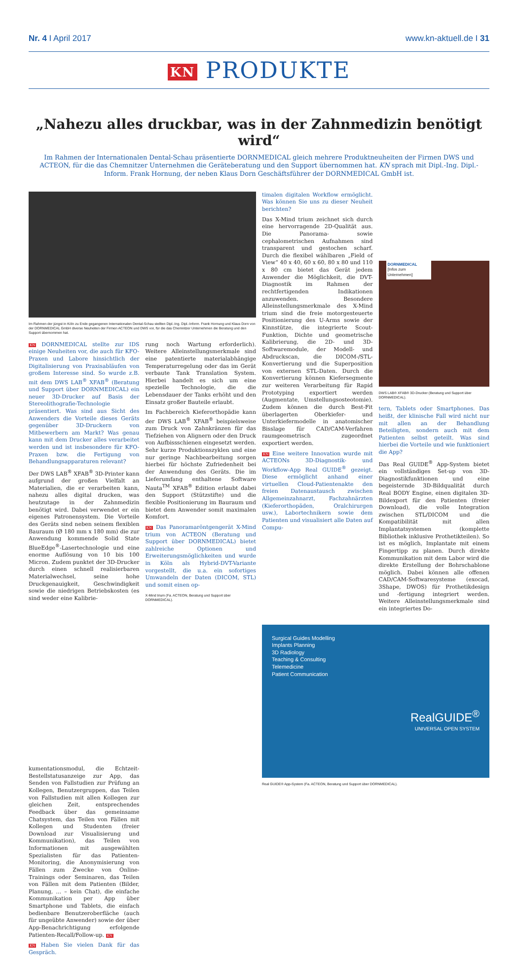Nr. 4 I April 2017 www.kn-aktuell.de I 31
KN PRODUKTE
„Nahezu alles druckbar, was in der Zahnmedizin benötigt wird“
Im Rahmen der Internationalen Dental-Schau präsentierte DORNMEDICAL gleich mehrere Produktneuheiten der Firmen DWS und ACTEON, für die das Chemnitzer Unternehmen die Geräteberatung und den Support übernommen hat. KN sprach mit Dipl.-Ing. Dipl.-Inform. Frank Hornung, der neben Klaus Dorn Geschäftsführer der DORNMEDICAL GmbH ist.
Im Rahmen der jüngst in Köln zu Ende gegangenen Internationalen Dental-Schau stellten Dipl.-Ing. Dipl.-Inform. Frank Hornung und Klaus Dorn von der DORNMEDICAL GmbH diverse Neuheiten der Firmen ACTEON und DWS vor, für die das Chemnitzer Unternehmen die Beratung und den Support übernommen hat.
KN DORNMEDICAL stellte zur IDS einige Neuheiten vor, die auch für KFO-Praxen und Labore hinsichtlich der Digitalisierung von Praxisabläufen von großem Interesse sind. So wurde z.B. mit dem DWS LAB<sup>®</sup> XFAB<sup>®</sup> (Beratung und Support über DORNMEDICAL) ein neuer 3D-Drucker auf Basis der Stereolithografie-Technologie präsentiert. Was sind aus Sicht des Anwenders die Vorteile dieses Geräts gegenüber 3D-Druckern von Mitbewerbern am Markt? Was genau kann mit dem Drucker alles verarbeitet werden und ist insbesondere für KFO-Praxen bzw. die Fertigung von Behandlungsapparaturen relevant?
Der DWS LAB<sup>®</sup> XFAB<sup>®</sup> 3D-Printer kann aufgrund der großen Vielfalt an Materialien, die er verarbeiten kann, nahezu alles digital drucken, was heutzutage in der Zahnmedizin benötigt wird. Dabei verwendet er ein eigenes Patronensystem. Die Vorteile des Geräts sind neben seinem flexiblen Bauraum (Ø 180 mm x 180 mm) die zur Anwendung kommende Solid State BlueEdge<sup>®</sup>-Lasertechnologie und eine enorme Auflösung von 10 bis 100 Micron. Zudem punktet der 3D-Drucker durch einen schnell realisierbaren Materialwechsel, seine hohe Druckgenauigkeit, Geschwindigkeit sowie die niedrigen Betriebskosten (es sind weder eine Kalibrie-
rung noch Wartung erforderlich). Weitere Alleinstellungsmerkmale sind eine patentierte materialabhängige Temperaturregelung oder das im Gerät verbaute Tank Translation System. Hierbei handelt es sich um eine spezielle Technologie, die die Lebensdauer der Tanks erhöht und den Einsatz großer Bauteile erlaubt.
Im Fachbereich Kieferorthopädie kann der DWS LAB<sup>®</sup> XFAB<sup>®</sup> beispielsweise zum Druck von Zahnkränzen für das Tiefziehen von Alignern oder den Druck von Aufbissschienen eingesetzt werden. Sehr kurze Produktionszyklen und eine nur geringe Nachbearbeitung sorgen hierbei für höchste Zufriedenheit bei der Anwendung des Geräts. Die im Lieferumfang enthaltene Software Nauta<sup>TM</sup> XFAB<sup>®</sup> Edition erlaubt dabei den Support (Stützstifte) und die flexible Positionierung im Bauraum und bietet dem Anwender somit maximalen Komfort.
KN Das Panoramaröntgengerät X-Mind trium von ACTEON (Beratung und Support über DORNMEDICAL) bietet zahlreiche Optionen und Erweiterungsmöglichkeiten und wurde in Köln als Hybrid-DVT-Variante vorgestellt, die u.a. ein sofortiges Umwandeln der Daten (DICOM, STL) und somit einen op-
X-Mind trium (Fa. ACTEON, Beratung und Support über DORNMEDICAL).
timalen digitalen Workflow ermöglicht. Was können Sie uns zu dieser Neuheit berichten?
Das X-Mind trium zeichnet sich durch eine hervorragende 2D-Qualität aus. Die Panorama- sowie cephalometrischen Aufnahmen sind transparent und gestochen scharf. Durch die flexibel wählbaren „Field of View“ 40 x 40, 60 x 60, 80 x 80 und 110 x 80 cm bietet das Gerät jedem Anwender die Möglichkeit, die DVT-Diagnostik im Rahmen der rechtfertigenden Indikationen anzuwenden. Besondere Alleinstellungsmerkmale des X-Mind trium sind die freie motorgesteuerte Positionierung des U-Arms sowie der Kinnstütze, die integrierte Scout-Funktion, Dichte und geometrische Kalibrierung, die 2D- und 3D-Softwaremodule, der Modell- und Abdruckscan, die DICOM-/STL-Konvertierung und die Superposition von externen STL-Daten. Durch die Konvertierung können Kiefersegmente zur weiteren Verarbeitung für Rapid Prototyping exportiert werden (Augmentate, Umstellungsosteotomie). Zudem können die durch Best-Fit überlagerten Oberkiefer- und Unterkiefermodelle in anatomischer Bisslage für CAD/CAM-Verfahren raumgeometrisch zugeordnet exportiert werden.
KN Eine weitere Innovation wurde mit ACTEONs 3D-Diagnostik- und Workflow-App Real GUIDE<sup>®</sup> gezeigt. Diese ermöglicht anhand einer virtuellen Cloud-Patientenakte den freien Datenaustausch zwischen Allgemeinzahnarzt, Fachzahnärzten (Kieferorthopäden, Oralchirurgen usw.), Labortechnikern sowie dem Patienten und visualisiert alle Daten auf Compu-
DORNMEDICAL
[Infos zum Unternehmen]
DWS LAB® XFAB® 3D-Drucker (Beratung und Support über DORNMEDICAL).
tern, Tablets oder Smartphones. Das heißt, der klinische Fall wird nicht nur mit allen an der Behandlung Beteiligten, sondern auch mit dem Patienten selbst geteilt. Was sind hierbei die Vorteile und wie funktioniert die App?
Das Real GUIDE<sup>®</sup> App-System bietet ein vollständiges Set-up von 3D-Diagnostikfunktionen und eine begeisternde 3D-Bildqualität durch Real BODY Engine, einen digitalen 3D-Bildexport für den Patienten (freier Download), die volle Integration zwischen STL/DICOM und die Kompatibilität mit allen Implantatsystemen (komplette Bibliothek inklusive Prothetikteilen). So ist es möglich, Implantate mit einem Fingertipp zu planen. Durch direkte Kommunikation mit dem Labor wird die direkte Erstellung der Bohrschablone möglich. Dabei können alle offenen CAD/CAM-Softwaresysteme (exocad, 3Shape, DWOS) für Prothetikdesign und -fertigung integriert werden. Weitere Alleinstellungsmerkmale sind ein integriertes Do-
kumentationsmodul, die Echtzeit-Bestellstatusanzeige zur App, das Senden von Fallstudien zur Prüfung an Kollegen, Benutzergruppen, das Teilen von Fallstudien mit allen Kollegen zur gleichen Zeit, entsprechendes Feedback über das gemeinsame Chatsystem, das Teilen von Fällen mit Kollegen und Studenten (freier Download zur Visualisierung und Kommunikation), das Teilen von Informationen mit ausgewählten Spezialisten für das Patienten-Monitoring, die Anonymisierung von Fällen zum Zwecke von Online-Trainings oder Seminaren, das Teilen von Fällen mit dem Patienten (Bilder, Planung, … – kein Chat), die einfache Kommunikation per App über Smartphone und Tablets, die einfach bedienbare Benutzeroberfläche (auch für ungeübte Anwender) sowie der über App-Benachrichtigung erfolgende Patienten-Recall/Follow-up. KN
KN Haben Sie vielen Dank für das Gespräch.
Surgical Guides Modelling
Implants Planning
3D Radiology
Teaching & Consulting
Telemedicine
Patient Communication
RealGUIDE<sup>®</sup>
UNIVERSAL OPEN SYSTEM
Real GUIDE® App-System (Fa. ACTEON, Beratung und Support über DORNMEDICAL).